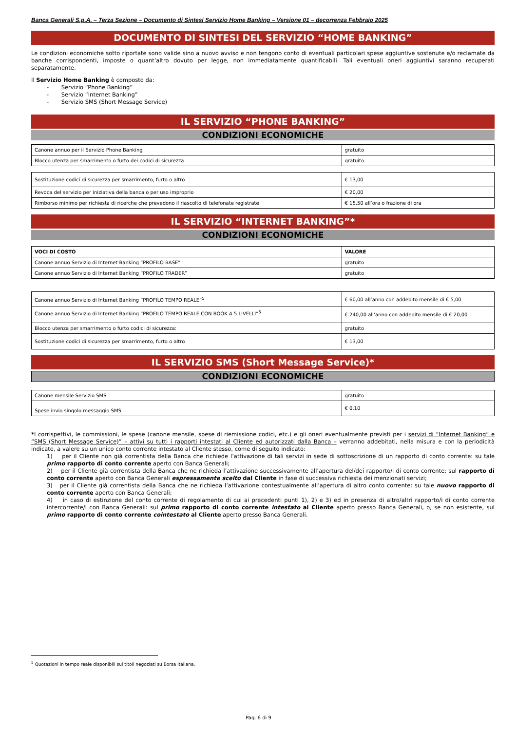Banca Generali S.p.A. – Terza Sezione – Documento di Sintesi Servizio Home Banking – Versione 01 – decorrenza Febbraio 2025
DOCUMENTO DI SINTESI DEL SERVIZIO “HOME BANKING”
Le condizioni economiche sotto riportate sono valide sino a nuovo avviso e non tengono conto di eventuali particolari spese aggiuntive sostenute e/o reclamate da banche corrispondenti, imposte o quant’altro dovuto per legge, non immediatamente quantificabili. Tali eventuali oneri aggiuntivi saranno recuperati separatamente.
Il Servizio Home Banking è composto da:
- Servizio “Phone Banking”
- Servizio “Internet Banking”
- Servizio SMS (Short Message Service)
IL SERVIZIO “PHONE BANKING”
CONDIZIONI ECONOMICHE
| Canone annuo per il Servizio Phone Banking | gratuito |
| Blocco utenza per smarrimento o furto dei codici di sicurezza | gratuito |
| Sostituzione codici di sicurezza per smarrimento, furto o altro | € 13,00 |
| Revoca del servizio per iniziativa della banca o per uso improprio | € 20,00 |
| Rimborso minimo per richiesta di ricerche che prevedono il riascolto di telefonate registrate | € 15,50 all’ora o frazione di ora |
IL SERVIZIO “INTERNET BANKING”*
CONDIZIONI ECONOMICHE
| VOCI DI COSTO | VALORE |
| --- | --- |
| Canone annuo Servizio di Internet Banking “PROFILO BASE” | gratuito |
| Canone annuo Servizio di Internet Banking “PROFILO TRADER” | gratuito |
| Canone annuo Servizio di Internet Banking “PROFILO TEMPO REALE”<sup>5</sup> | € 60,00 all’anno con addebito mensile di € 5,00 |
| Canone annuo Servizio di Internet Banking “PROFILO TEMPO REALE CON BOOK A 5 LIVELLI”<sup>5</sup> | € 240,00 all’anno con addebito mensile di € 20,00 |
| Blocco utenza per smarrimento o furto codici di sicurezza: | gratuito |
| Sostituzione codici di sicurezza per smarrimento, furto o altro | € 13,00 |
IL SERVIZIO SMS (Short Message Service)*
CONDIZIONI ECONOMICHE
| Canone mensile Servizio SMS | gratuito |
| Spese invio singolo messaggio SMS | € 0,10 |
*I corrispettivi, le commissioni, le spese (canone mensile, spese di riemissione codici, etc.) e gli oneri eventualmente previsti per i servizi di “Internet Banking” e “SMS (Short Message Service)” – attivi su tutti i rapporti intestati al Cliente ed autorizzati dalla Banca – verranno addebitati, nella misura e con la periodicità indicate, a valere su un unico conto corrente intestato al Cliente stesso, come di seguito indicato:
1) per il Cliente non già correntista della Banca che richiede l’attivazione di tali servizi in sede di sottoscrizione di un rapporto di conto corrente: su tale primo rapporto di conto corrente aperto con Banca Generali;
2) per il Cliente già correntista della Banca che ne richieda l’attivazione successivamente all’apertura del/dei rapporto/i di conto corrente: sul rapporto di conto corrente aperto con Banca Generali espressamente scelto dal Cliente in fase di successiva richiesta dei menzionati servizi;
3) per il Cliente già correntista della Banca che ne richieda l’attivazione contestualmente all’apertura di altro conto corrente: su tale nuovo rapporto di conto corrente aperto con Banca Generali;
4) in caso di estinzione del conto corrente di regolamento di cui ai precedenti punti 1), 2) e 3) ed in presenza di altro/altri rapporto/i di conto corrente intercorrente/i con Banca Generali: sul primo rapporto di conto corrente intestato al Cliente aperto presso Banca Generali, o, se non esistente, sul primo rapporto di conto corrente cointestato al Cliente aperto presso Banca Generali.
<sup>5</sup> Quotazioni in tempo reale disponibili sui titoli negoziati su Borsa Italiana.
Pag. 6 di 9